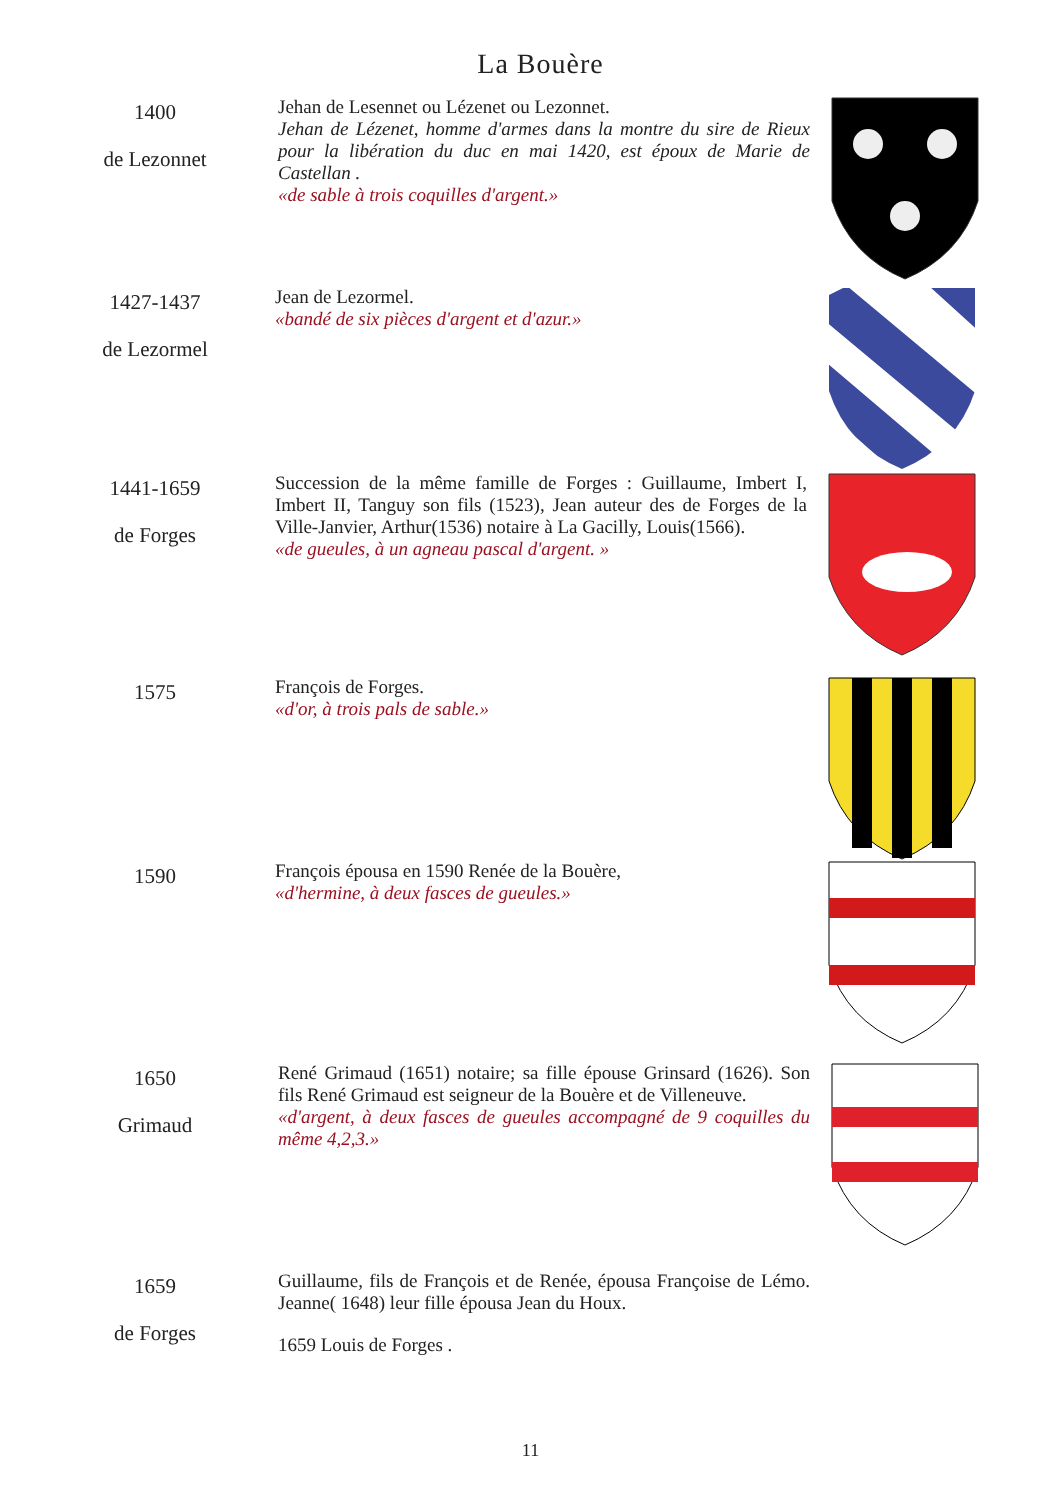La Bouère
1400
de Lezonnet
Jehan de Lesennet ou Lézenet ou Lezonnet.
Jehan de Lézenet, homme d'armes dans la montre du sire de Rieux pour la libération du duc en mai 1420, est époux de Marie de Castellan .
«de sable à trois coquilles d'argent.»
1427-1437
de Lezormel
Jean de Lezormel.
«bandé de six pièces d'argent et d'azur.»
1441-1659
de Forges
Succession de la même famille de Forges : Guillaume, Imbert I, Imbert II, Tanguy son fils (1523), Jean auteur des de Forges de la Ville-Janvier, Arthur(1536) notaire à La Gacilly, Louis(1566).
«de gueules, à un agneau pascal d'argent. »
1575
François de Forges.
«d'or, à trois pals de sable.»
1590
François épousa en 1590 Renée de la Bouère,
«d'hermine, à deux fasces de gueules.»
1650
Grimaud
René Grimaud (1651) notaire; sa fille épouse Grinsard (1626). Son fils René Grimaud est seigneur de la Bouère et de Villeneuve.
«d'argent, à deux fasces de gueules accompagné de 9 coquilles du même 4,2,3.»
1659
de Forges
Guillaume, fils de François et de Renée, épousa Françoise de Lémo. Jeanne( 1648) leur fille épousa Jean du Houx.
1659 Louis de Forges .
11